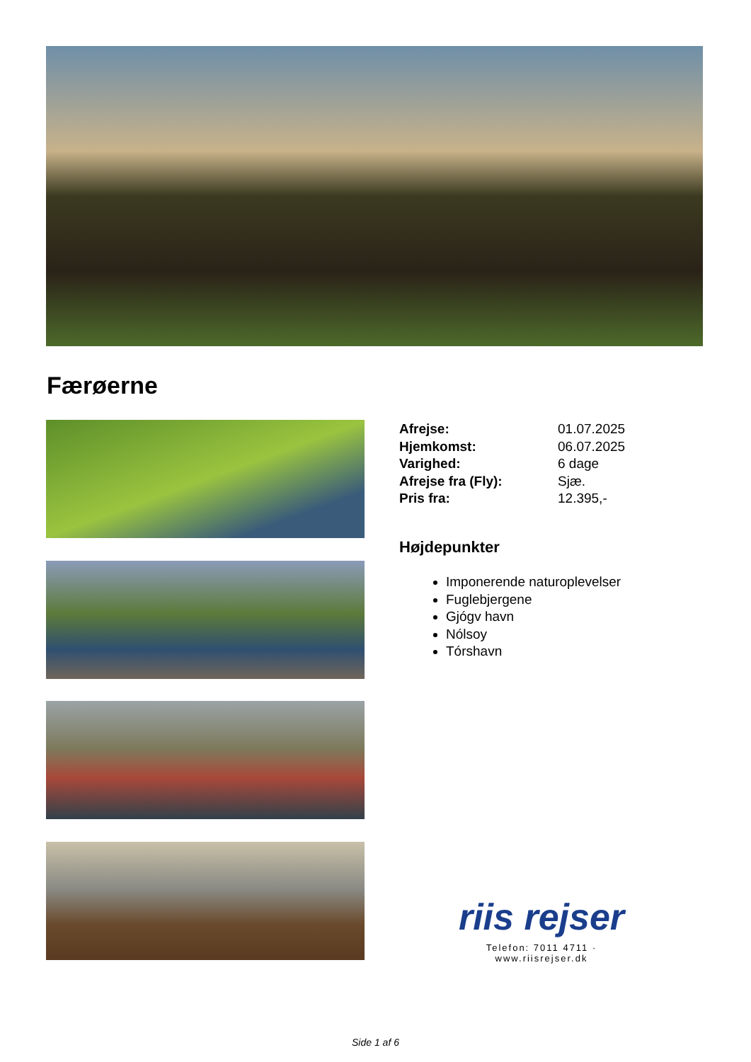Færøerne
| Afrejse: | 01.07.2025 |
| Hjemkomst: | 06.07.2025 |
| Varighed: | 6 dage |
| Afrejse fra (Fly): | Sjæ. |
| Pris fra: | 12.395,- |
Højdepunkter
Imponerende naturoplevelser
Fuglebjergene
Gjógv havn
Nólsoy
Tórshavn
riis rejser
Telefon: 7011 4711 · www.riisrejser.dk
Side 1 af 6